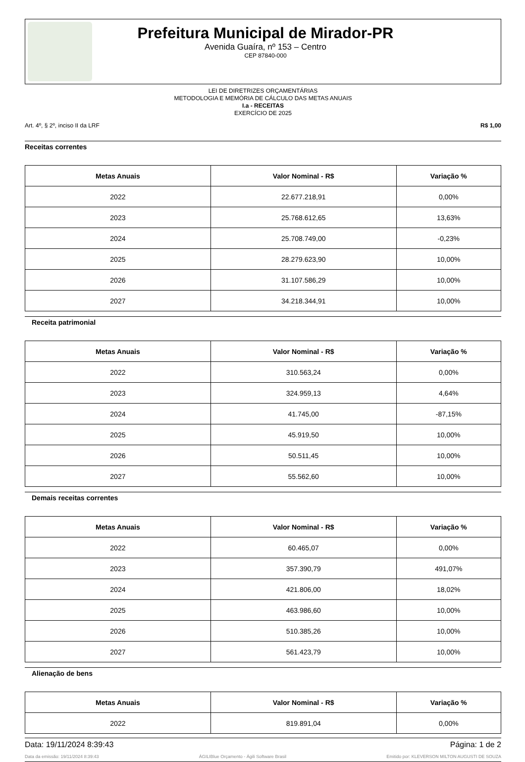Prefeitura Municipal de Mirador-PR
Avenida Guaíra, nº 153 – Centro
CEP 87840-000
LEI DE DIRETRIZES ORÇAMENTÁRIAS
METODOLOGIA E MEMÓRIA DE CÁLCULO DAS METAS ANUAIS
I.a - RECEITAS
EXERCÍCIO DE 2025
Art. 4º, § 2º, inciso II da LRF R$ 1,00
Receitas correntes
| Metas Anuais | Valor Nominal - R$ | Variação % |
| --- | --- | --- |
| 2022 | 22.677.218,91 | 0,00% |
| 2023 | 25.768.612,65 | 13,63% |
| 2024 | 25.708.749,00 | -0,23% |
| 2025 | 28.279.623,90 | 10,00% |
| 2026 | 31.107.586,29 | 10,00% |
| 2027 | 34.218.344,91 | 10,00% |
Receita patrimonial
| Metas Anuais | Valor Nominal - R$ | Variação % |
| --- | --- | --- |
| 2022 | 310.563,24 | 0,00% |
| 2023 | 324.959,13 | 4,64% |
| 2024 | 41.745,00 | -87,15% |
| 2025 | 45.919,50 | 10,00% |
| 2026 | 50.511,45 | 10,00% |
| 2027 | 55.562,60 | 10,00% |
Demais receitas correntes
| Metas Anuais | Valor Nominal - R$ | Variação % |
| --- | --- | --- |
| 2022 | 60.465,07 | 0,00% |
| 2023 | 357.390,79 | 491,07% |
| 2024 | 421.806,00 | 18,02% |
| 2025 | 463.986,60 | 10,00% |
| 2026 | 510.385,26 | 10,00% |
| 2027 | 561.423,79 | 10,00% |
Alienação de bens
| Metas Anuais | Valor Nominal - R$ | Variação % |
| --- | --- | --- |
| 2022 | 819.891,04 | 0,00% |
Data: 19/11/2024 8:39:43 Página: 1 de 2
Data da emissão: 19/11/2024 8:39:43 ÁGILIBlue Orçamento - Ágili Software Brasil Emitido por: KLEVERSON MILTON AUGUSTI DE SOUZA